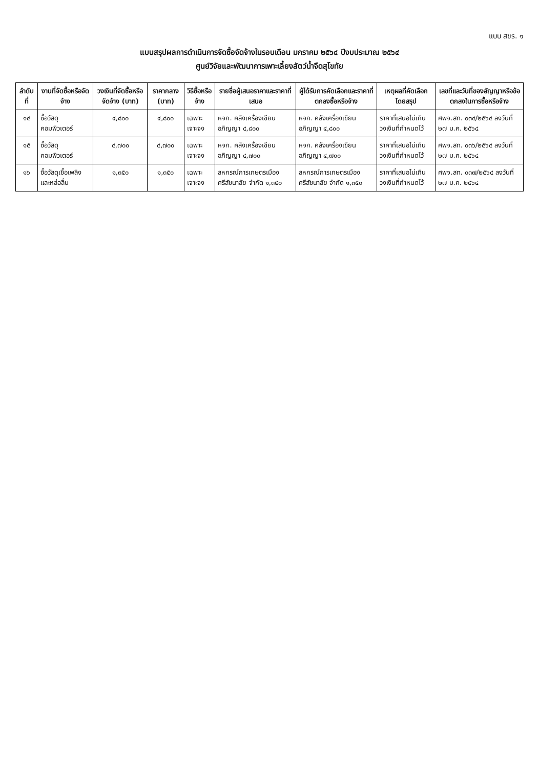แบบ สขร. ๑
แบบสรุปผลการดำเนินการจัดซื้อจัดจ้างในรอบเดือน มกราคม ๒๕๖๔ ปีงบประมาณ ๒๕๖๔
ศูนย์วิจัยและพัฒนาการเพาะเลี้ยงสัตว์น้ำจืดสุโขทัย
| ลำดับที่ | งานที่จัดซื้อหรือจัดจ้าง | วงเงินที่จัดซื้อหรือจัดจ้าง (บาท) | ราคากลาง (บาท) | วิธีซื้อหรือจ้าง | รายชื่อผู้เสนอราคาและราคาที่เสนอ | ผู้ได้รับการคัดเลือกและราคาที่ตกลงซื้อหรือจ้าง | เหตุผลที่คัดเลือกโดยสรุป | เลขที่และวันที่ของสัญญาหรือข้อตกลงในการซื้อหรือจ้าง |
| --- | --- | --- | --- | --- | --- | --- | --- | --- |
| ๑๔ | ซื้อวัสดุคอมพิวเตอร์ | ๔,๘๐๐ | ๔,๘๐๐ | เฉพาะเจาะจง | หจก. คลังเครื่องเขียน อภิญญา ๔,๘๐๐ | หจก. คลังเครื่องเขียน อภิญญา ๔,๘๐๐ | ราคาที่เสนอไม่เกินวงเงินที่กำหนดไว้ | ศพจ.สท. ๐๓๔/๒๕๖๔ ลงวันที่ ๒๗ ม.ค. ๒๕๖๔ |
| ๑๕ | ซื้อวัสดุคอมพิวเตอร์ | ๔,๗๐๐ | ๔,๗๐๐ | เฉพาะเจาะจง | หจก. คลังเครื่องเขียน อภิญญา ๔,๗๐๐ | หจก. คลังเครื่องเขียน อภิญญา ๔,๗๐๐ | ราคาที่เสนอไม่เกินวงเงินที่กำหนดไว้ | ศพจ.สท. ๐๓๖/๒๕๖๔ ลงวันที่ ๒๗ ม.ค. ๒๕๖๔ |
| ๑๖ | ซื้อวัสดุเชื้อเพลิงและหล่อลื่น | ๑,๓๕๐ | ๑,๓๕๐ | เฉพาะเจาะจง | สหกรณ์การเกษตรเมืองศรีสัชนาลัย จำกัด ๑,๓๕๐ | สหกรณ์การเกษตรเมืองศรีสัชนาลัย จำกัด ๑,๓๕๐ | ราคาที่เสนอไม่เกินวงเงินที่กำหนดไว้ | ศพจ.สท. ๐๓๗/๒๕๖๔ ลงวันที่ ๒๗ ม.ค. ๒๕๖๔ |